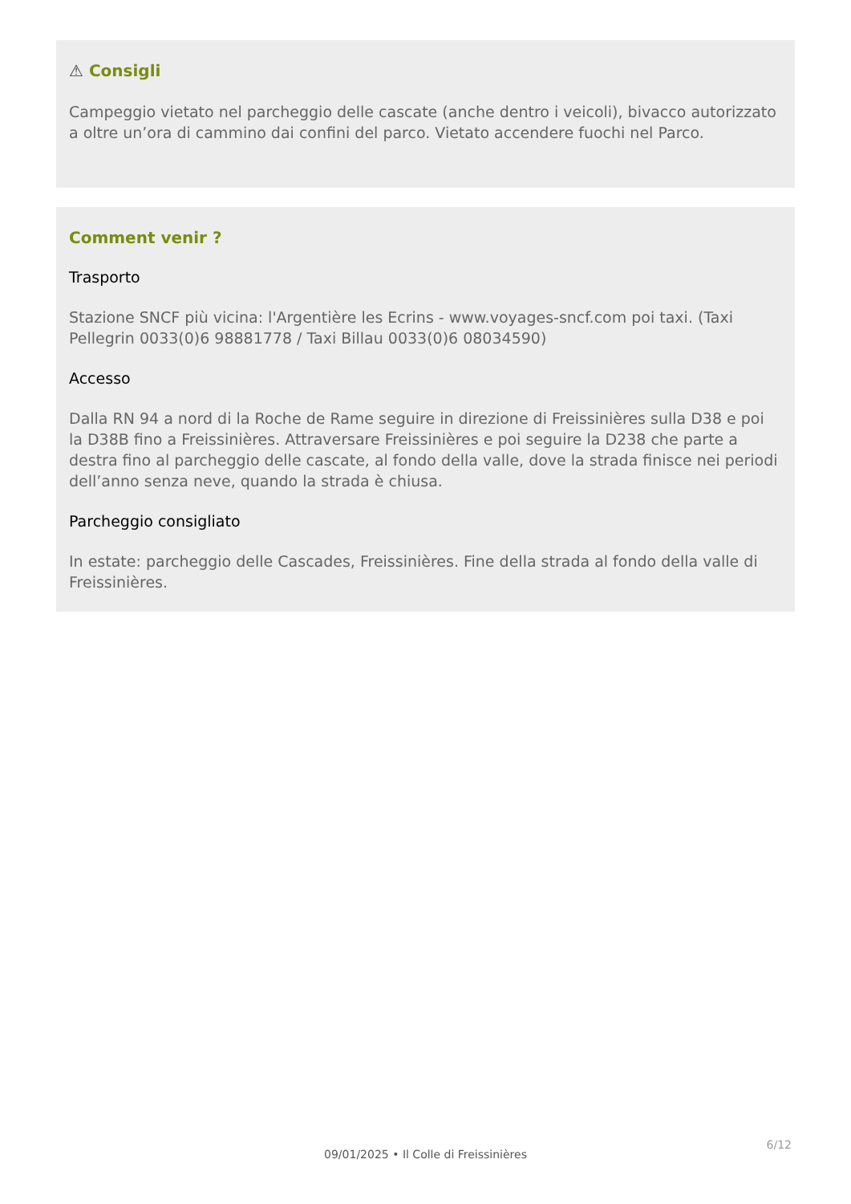⚠ Consigli
Campeggio vietato nel parcheggio delle cascate (anche dentro i veicoli), bivacco autorizzato a oltre un’ora di cammino dai confini del parco. Vietato accendere fuochi nel Parco.
Comment venir ?
Trasporto
Stazione SNCF più vicina: l'Argentière les Ecrins - www.voyages-sncf.com poi taxi. (Taxi Pellegrin 0033(0)6 98881778 / Taxi Billau 0033(0)6 08034590)
Accesso
Dalla RN 94 a nord di la Roche de Rame seguire in direzione di Freissinières sulla D38 e poi la D38B fino a Freissinières. Attraversare Freissinières e poi seguire la D238 che parte a destra fino al parcheggio delle cascate, al fondo della valle, dove la strada finisce nei periodi dell’anno senza neve, quando la strada è chiusa.
Parcheggio consigliato
In estate: parcheggio delle Cascades, Freissinières. Fine della strada al fondo della valle di Freissinières.
6/12
09/01/2025 • Il Colle di Freissinières